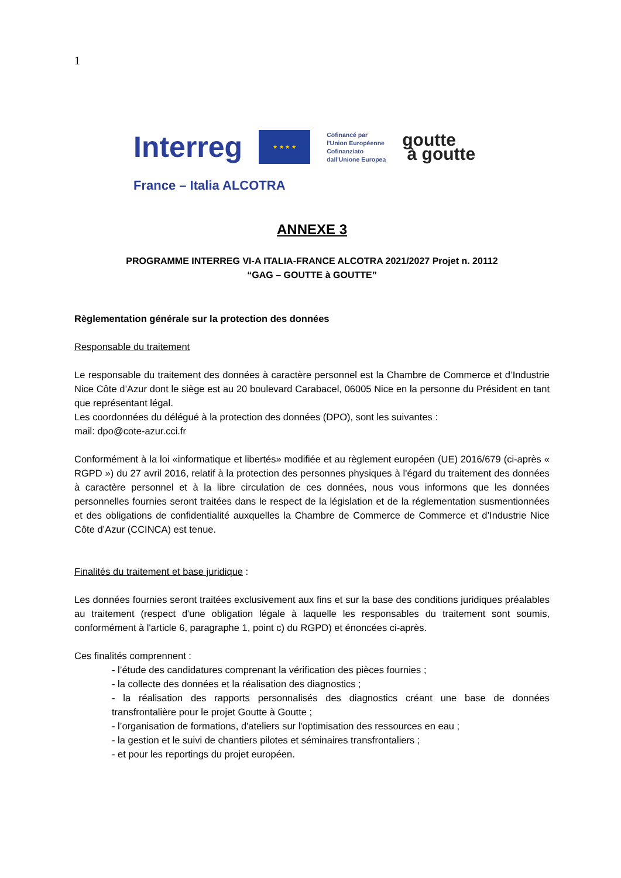1
Interreg
★ ★ ★ ★
Cofinancé par
l'Union Européenne
Cofinanziato
dall'Unione Europea
goutte
à goutte
France – Italia ALCOTRA
ANNEXE 3
PROGRAMME INTERREG VI-A ITALIA-FRANCE ALCOTRA 2021/2027 Projet n. 20112
“GAG – GOUTTE à GOUTTE”
Règlementation générale sur la protection des données
Responsable du traitement
Le responsable du traitement des données à caractère personnel est la Chambre de Commerce et d’Industrie Nice Côte d’Azur dont le siège est au 20 boulevard Carabacel, 06005 Nice en la personne du Président en tant que représentant légal.
Les coordonnées du délégué à la protection des données (DPO), sont les suivantes :
mail: dpo@cote-azur.cci.fr
Conformément à la loi «informatique et libertés» modifiée et au règlement européen (UE) 2016/679 (ci-après « RGPD ») du 27 avril 2016, relatif à la protection des personnes physiques à l'égard du traitement des données à caractère personnel et à la libre circulation de ces données, nous vous informons que les données personnelles fournies seront traitées dans le respect de la législation et de la réglementation susmentionnées et des obligations de confidentialité auxquelles la Chambre de Commerce de Commerce et d’Industrie Nice Côte d’Azur (CCINCA) est tenue.
Finalités du traitement et base juridique :
Les données fournies seront traitées exclusivement aux fins et sur la base des conditions juridiques préalables au traitement (respect d'une obligation légale à laquelle les responsables du traitement sont soumis, conformément à l'article 6, paragraphe 1, point c) du RGPD) et énoncées ci-après.
Ces finalités comprennent :
- l’étude des candidatures comprenant la vérification des pièces fournies ;
- la collecte des données et la réalisation des diagnostics ;
- la réalisation des rapports personnalisés des diagnostics créant une base de données transfrontalière pour le projet Goutte à Goutte ;
- l’organisation de formations, d'ateliers sur l'optimisation des ressources en eau ;
- la gestion et le suivi de chantiers pilotes et séminaires transfrontaliers ;
- et pour les reportings du projet européen.